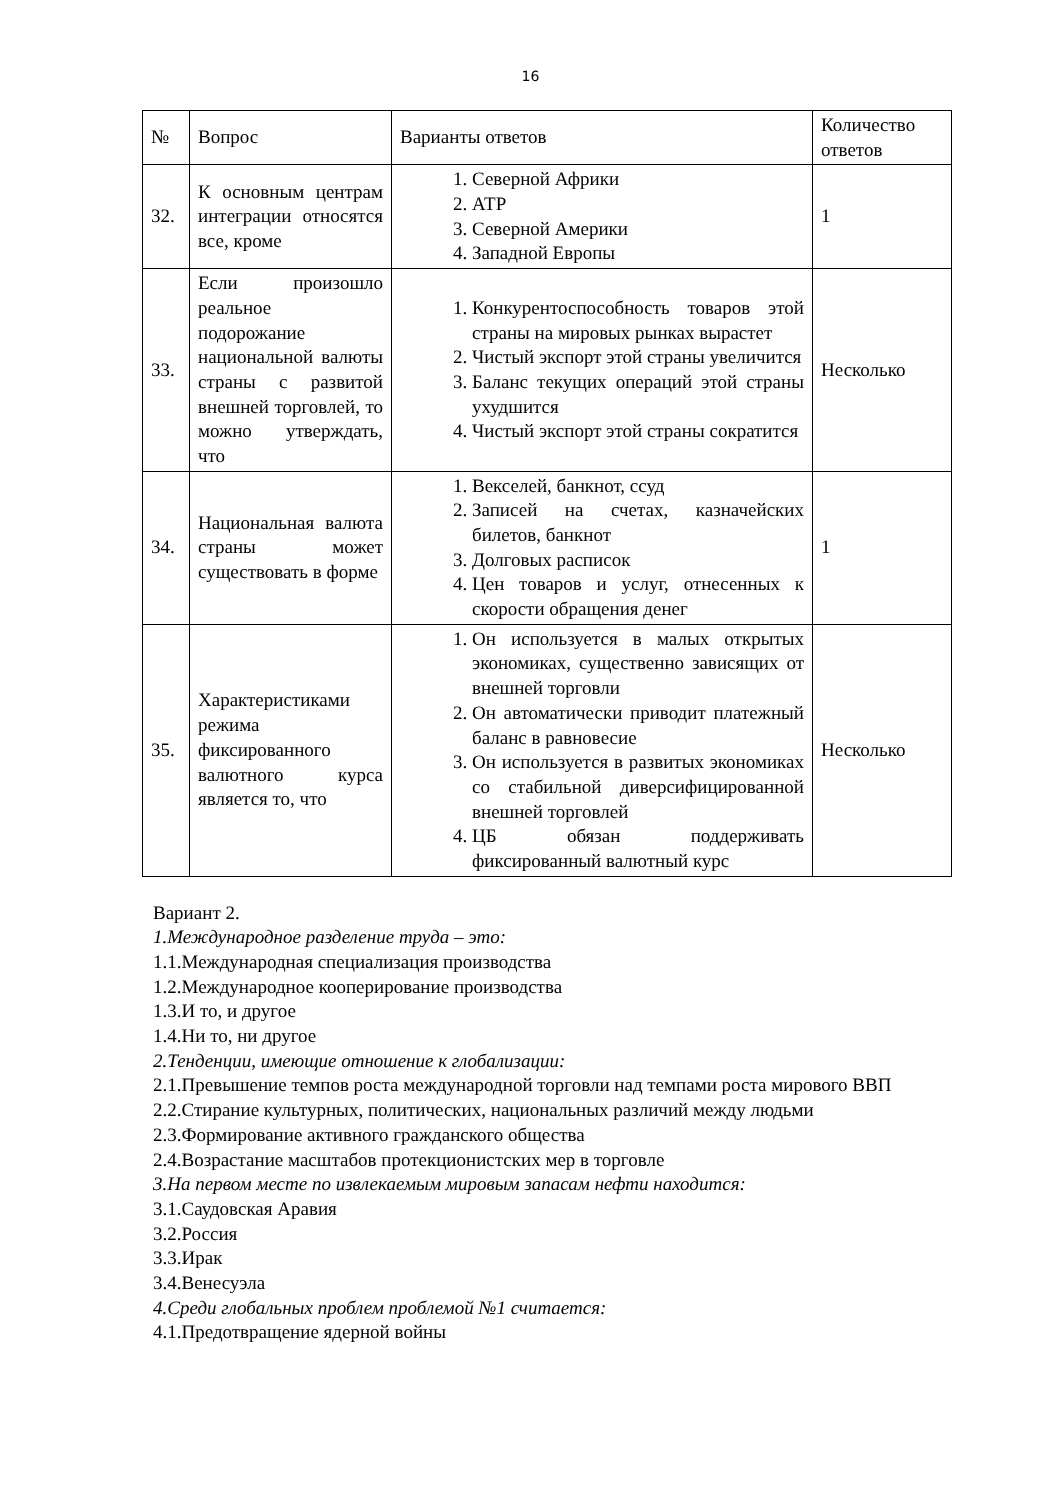16
| № | Вопрос | Варианты ответов | Количество ответов |
| --- | --- | --- | --- |
| 32. | К основным центрам интеграции относятся все, кроме | 1. Северной Африки 2. АТР 3. Северной Америки 4. Западной Европы | 1 |
| 33. | Если произошло реальное подорожание национальной валюты страны с развитой внешней торговлей, то можно утверждать, что | 1. Конкурентоспособность товаров этой страны на мировых рынках вырастет 2. Чистый экспорт этой страны увеличится 3. Баланс текущих операций этой страны ухудшится 4. Чистый экспорт этой страны сократится | Несколько |
| 34. | Национальная валюта страны может существовать в форме | 1. Векселей, банкнот, ссуд 2. Записей на счетах, казначейских билетов, банкнот 3. Долговых расписок 4. Цен товаров и услуг, отнесенных к скорости обращения денег | 1 |
| 35. | Характеристиками режима фиксированного валютного курса является то, что | 1. Он используется в малых открытых экономиках, существенно зависящих от внешней торговли 2. Он автоматически приводит платежный баланс в равновесие 3. Он используется в развитых экономиках со стабильной диверсифицированной внешней торговлей 4. ЦБ обязан поддерживать фиксированный валютный курс | Несколько |
Вариант 2.
1.Международное разделение труда – это:
1.1.Международная специализация производства
1.2.Международное кооперирование производства
1.3.И то, и другое
1.4.Ни то, ни другое
2.Тенденции, имеющие отношение к глобализации:
2.1.Превышение темпов роста международной торговли над темпами роста мирового ВВП
2.2.Стирание культурных, политических, национальных различий между людьми
2.3.Формирование активного гражданского общества
2.4.Возрастание масштабов протекционистских мер в торговле
3.На первом месте по извлекаемым мировым запасам нефти находится:
3.1.Саудовская Аравия
3.2.Россия
3.3.Ирак
3.4.Венесуэла
4.Среди глобальных проблем проблемой №1 считается:
4.1.Предотвращение ядерной войны